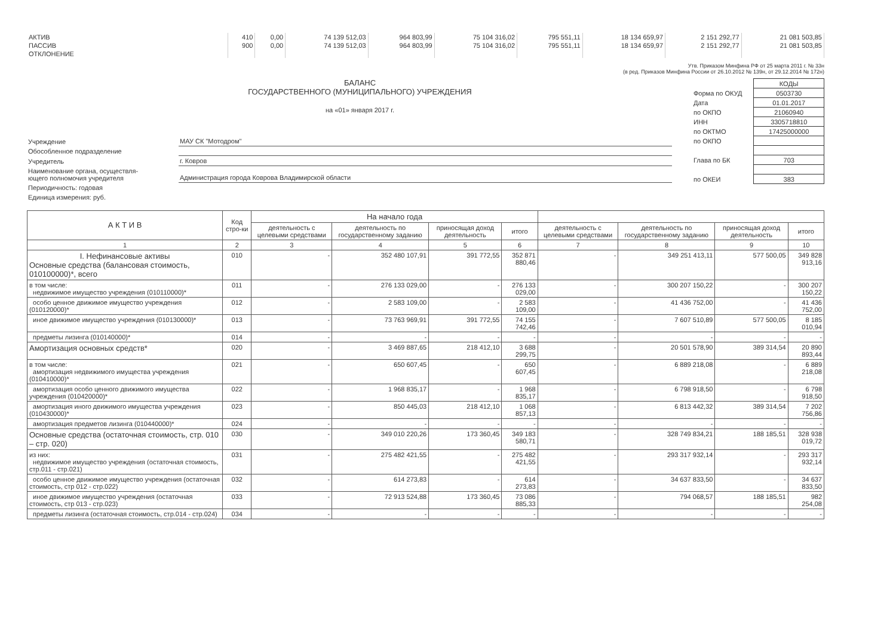| АКТИВ | 410 | 0,00 | 74 139 512,03 | 964 803,99 | 75 104 316,02 | 795 551,11 | 18 134 659,97 | 2 151 292,77 | 21 081 503,85 |
| ПАССИВ | 900 | 0,00 | 74 139 512,03 | 964 803,99 | 75 104 316,02 | 795 551,11 | 18 134 659,97 | 2 151 292,77 | 21 081 503,85 |
| ОТКЛОНЕНИЕ | | | | | | | | | |
Утв. Приказом Минфина РФ от 25 марта 2011 г. № 33н
(в ред. Приказов Минфина России от 26.10.2012 № 139н, от 29.12.2014 № 172н)
БАЛАНС
ГОСУДАРСТВЕННОГО (МУНИЦИПАЛЬНОГО) УЧРЕЖДЕНИЯ
на «01» января 2017 г.
| | КОДЫ |
| Форма по ОКУД | 0503730 |
| Дата | 01.01.2017 |
| по ОКПО | 21060940 |
| ИНН | 3305718810 |
| по ОКТМО | 17425000000 |
| по ОКПО | |
| Глава по БК | 703 |
| по ОКЕИ | 383 |
| Учреждение | МАУ СК "Мотодром" |
| Обособленное подразделение | |
| Учредитель | г. Ковров |
| Наименование органа, осуществля- ющего полномочия учредителя | Администрация города Коврова Владимирской области |
| Периодичность: годовая | |
| Единица измерения: руб. | |
| А К Т И В | Код стро-ки | На начало года | | | | | | | |
| --- | --- | --- | --- | --- | --- | --- | --- | --- | --- |
| | | деятельность с целевыми средствами | деятельность по государственному заданию | приносящая доход деятельность | итого | деятельность с целевыми средствами | деятельность по государственному заданию | приносящая доход деятельность | итого |
| 1 | 2 | 3 | 4 | 5 | 6 | 7 | 8 | 9 | 10 |
| I. Нефинансовые активы Основные средства (балансовая стоимость, 010100000)*, всего | 010 | - | 352 480 107,91 | 391 772,55 | 352 871 880,46 | - | 349 251 413,11 | 577 500,05 | 349 828 913,16 |
| в том числе: недвижимое имущество учреждения (010110000)* | 011 | - | 276 133 029,00 | - | 276 133 029,00 | - | 300 207 150,22 | - | 300 207 150,22 |
| особо ценное движимое имущество учреждения (010120000)* | 012 | - | 2 583 109,00 | - | 2 583 109,00 | - | 41 436 752,00 | - | 41 436 752,00 |
| иное движимое имущество учреждения (010130000)* | 013 | - | 73 763 969,91 | 391 772,55 | 74 155 742,46 | - | 7 607 510,89 | 577 500,05 | 8 185 010,94 |
| предметы лизинга (010140000)* | 014 | - | - | - | - | - | - | - | - |
| Амортизация основных средств* | 020 | - | 3 469 887,65 | 218 412,10 | 3 688 299,75 | - | 20 501 578,90 | 389 314,54 | 20 890 893,44 |
| в том числе: амортизация недвижимого имущества учреждения (010410000)* | 021 | - | 650 607,45 | - | 650 607,45 | - | 6 889 218,08 | - | 6 889 218,08 |
| амортизация особо ценного движимого имущества учреждения (010420000)* | 022 | - | 1 968 835,17 | - | 1 968 835,17 | - | 6 798 918,50 | - | 6 798 918,50 |
| амортизация иного движимого имущества учреждения (010430000)* | 023 | - | 850 445,03 | 218 412,10 | 1 068 857,13 | - | 6 813 442,32 | 389 314,54 | 7 202 756,86 |
| амортизация предметов лизинга (010440000)* | 024 | - | - | - | - | - | - | - | - |
| Основные средства (остаточная стоимость, стр. 010 – стр. 020) | 030 | - | 349 010 220,26 | 173 360,45 | 349 183 580,71 | - | 328 749 834,21 | 188 185,51 | 328 938 019,72 |
| из них: недвижимое имущество учреждения (остаточная стоимость, стр.011 - стр.021) | 031 | - | 275 482 421,55 | - | 275 482 421,55 | - | 293 317 932,14 | - | 293 317 932,14 |
| особо ценное движимое имущество учреждения (остаточная стоимость, стр 012 - стр.022) | 032 | - | 614 273,83 | - | 614 273,83 | - | 34 637 833,50 | - | 34 637 833,50 |
| иное движимое имущество учреждения (остаточная стоимость, стр 013 - стр.023) | 033 | - | 72 913 524,88 | 173 360,45 | 73 086 885,33 | - | 794 068,57 | 188 185,51 | 982 254,08 |
| предметы лизинга (остаточная стоимость, стр.014 - стр.024) | 034 | - | - | - | - | - | - | - | - |